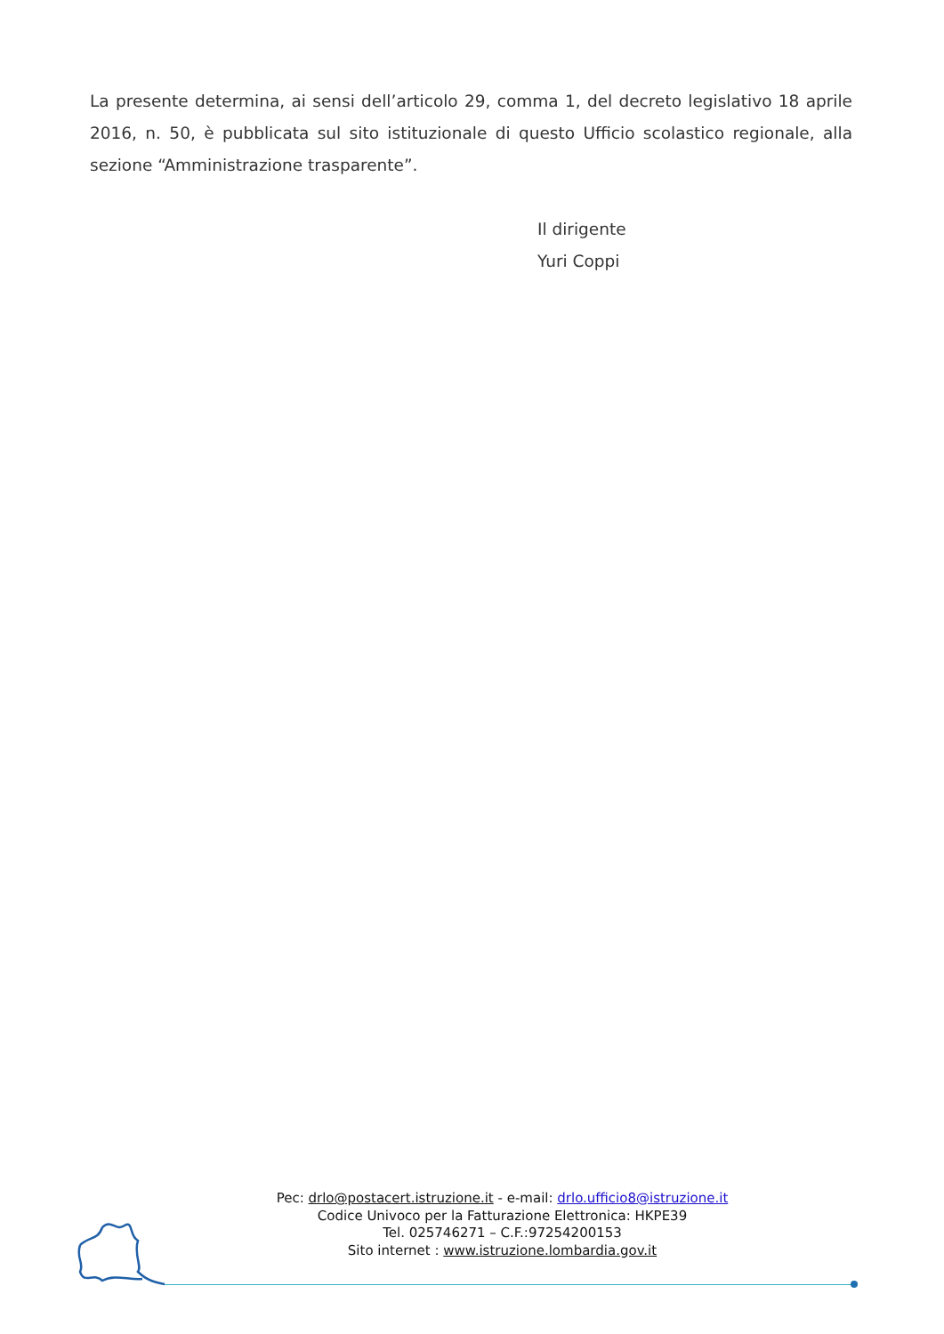La presente determina, ai sensi dell’articolo 29, comma 1, del decreto legislativo 18 aprile 2016, n. 50, è pubblicata sul sito istituzionale di questo Ufficio scolastico regionale, alla sezione “Amministrazione trasparente”.
Il dirigente
Yuri Coppi
Pec: drlo@postacert.istruzione.it - e-mail: drlo.ufficio8@istruzione.it
Codice Univoco per la Fatturazione Elettronica: HKPE39
Tel. 025746271 – C.F.:97254200153
Sito internet : www.istruzione.lombardia.gov.it